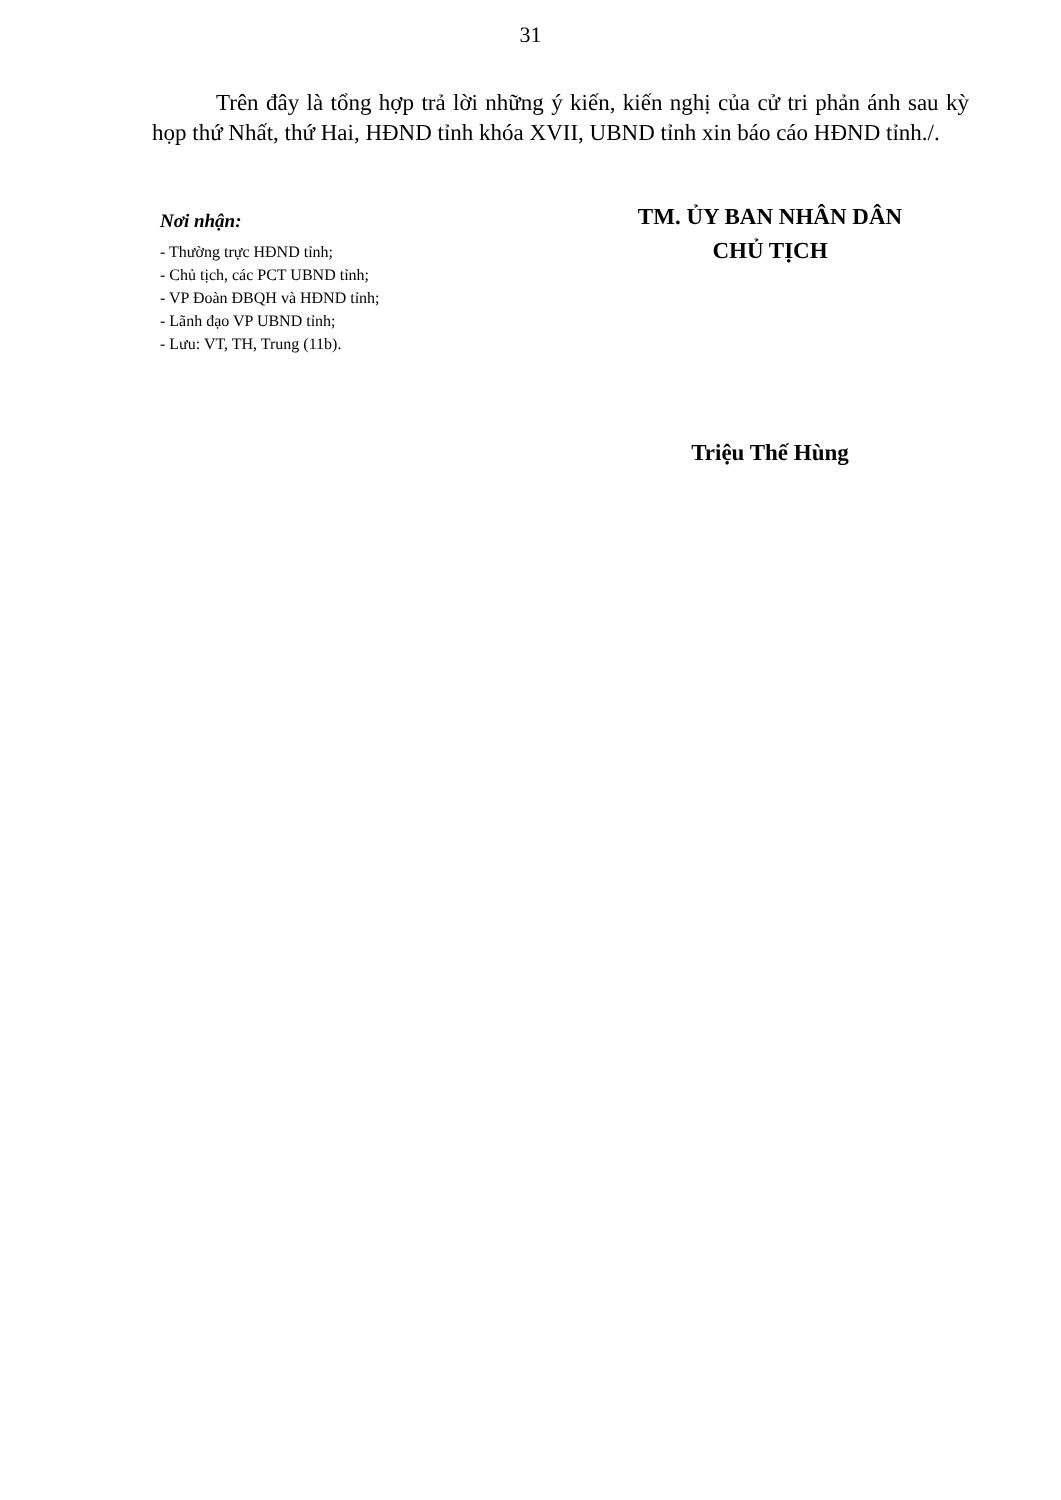31
Trên đây là tổng hợp trả lời những ý kiến, kiến nghị của cử tri phản ánh sau kỳ họp thứ Nhất, thứ Hai, HĐND tỉnh khóa XVII, UBND tỉnh xin báo cáo HĐND tỉnh./.
Nơi nhận:
- Thường trực HĐND tỉnh;
- Chủ tịch, các PCT UBND tỉnh;
- VP Đoàn ĐBQH và HĐND tỉnh;
- Lãnh đạo VP UBND tỉnh;
- Lưu: VT, TH, Trung (11b).
TM. ỦY BAN NHÂN DÂN
CHỦ TỊCH
Triệu Thế Hùng